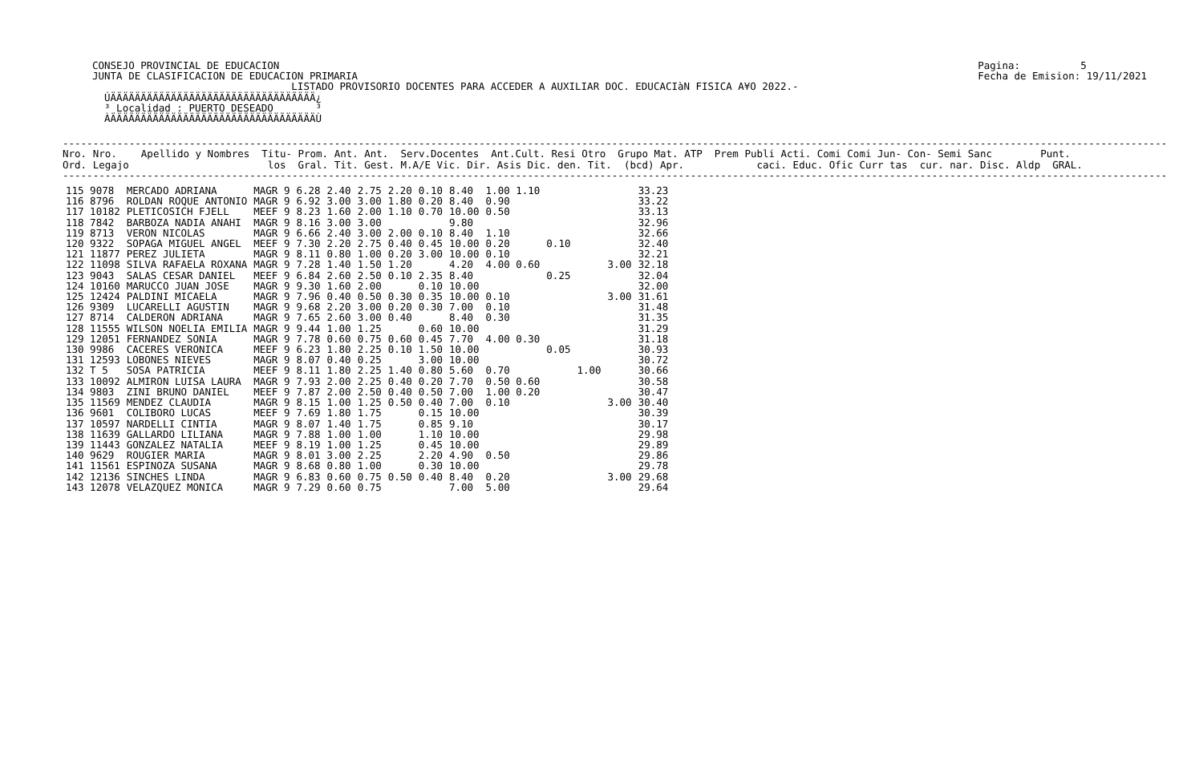CONSEJO PROVINCIAL DE EDUCACION
JUNTA DE CLASIFICACION DE EDUCACION PRIMARIA
Pagina:          5
Fecha de Emision: 19/11/2021
                                 LISTADO PROVISORIO DOCENTES PARA ACCEDER A AUXILIAR DOC. EDUCACIàN FISICA A¥O 2022.-
  ÚÄÄÄÄÄÄÄÄÄÄÄÄÄÄÄÄÄÄÄÄÄÄÄÄÄÄÄÄÄÄÄÄÄÄ¿
  ³ Localidad : PUERTO DESEADO       ³
  ÀÄÄÄÄÄÄÄÄÄÄÄÄÄÄÄÄÄÄÄÄÄÄÄÄÄÄÄÄÄÄÄÄÄÄÙ
---------------------------------------------------------------------------------------------------------------------------------------------------------------------------------------
Nro. Nro.    Apellido y Nombres  Titu- Prom. Ant. Ant.  Serv.Docentes  Ant.Cult. Resi Otro  Grupo Mat. ATP  Prem Publi Acti. Comi Comi Jun- Con- Semi Sanc        Punt.
Ord. Legajo                       los  Gral. Tit. Gest. M.A/E Vic. Dir. Asis Dic. den. Tit.  (bcd) Apr.            caci. Educ. Ofic Curr tas  cur. nar. Disc. Aldp  GRAL.
---------------------------------------------------------------------------------------------------------------------------------------------------------------------------------------
| 115 9078 | MERCADO ADRIANA | MAGR 9 | 6.28 | 2.40 | 2.75 | 2.20 | 0.10 | 8.40 | 1.00 1.10 | | | | 33.23 |
| 116 8796 | ROLDAN ROQUE ANTONIO | MAGR 9 | 6.92 | 3.00 | 3.00 | 1.80 | 0.20 | 8.40 | 0.90 | | | | 33.22 |
| 117 10182 | PLETICOSICH FJELL | MEEF 9 | 8.23 | 1.60 | 2.00 | 1.10 | 0.70 | 10.00 | 0.50 | | | | 33.13 |
| 118 7842 | BARBOZA NADIA ANAHI | MAGR 9 | 8.16 | 3.00 | 3.00 | | | 9.80 | | | | | 32.96 |
| 119 8713 | VERON NICOLAS | MAGR 9 | 6.66 | 2.40 | 3.00 | 2.00 | 0.10 | 8.40 | 1.10 | | | | 32.66 |
| 120 9322 | SOPAGA MIGUEL ANGEL | MEEF 9 | 7.30 | 2.20 | 2.75 | 0.40 | 0.45 | 10.00 | 0.20 | 0.10 | | | 32.40 |
| 121 11877 | PEREZ JULIETA | MAGR 9 | 8.11 | 0.80 | 1.00 | 0.20 | 3.00 | 10.00 | 0.10 | | | | 32.21 |
| 122 11098 | SILVA RAFAELA ROXANA | MAGR 9 | 7.28 | 1.40 | 1.50 | 1.20 | | 4.20 | 4.00 0.60 | | | 3.00 | 32.18 |
| 123 9043 | SALAS CESAR DANIEL | MEEF 9 | 6.84 | 2.60 | 2.50 | 0.10 | 2.35 | 8.40 | | 0.25 | | | 32.04 |
| 124 10160 | MARUCCO JUAN JOSE | MAGR 9 | 9.30 | 1.60 | 2.00 | | 0.10 | 10.00 | | | | | 32.00 |
| 125 12424 | PALDINI MICAELA | MAGR 9 | 7.96 | 0.40 | 0.50 | 0.30 | 0.35 | 10.00 | 0.10 | | | 3.00 | 31.61 |
| 126 9309 | LUCARELLI AGUSTIN | MAGR 9 | 9.68 | 2.20 | 3.00 | 0.20 | 0.30 | 7.00 | 0.10 | | | | 31.48 |
| 127 8714 | CALDERON ADRIANA | MAGR 9 | 7.65 | 2.60 | 3.00 | 0.40 | | 8.40 | 0.30 | | | | 31.35 |
| 128 11555 | WILSON NOELIA EMILIA | MAGR 9 | 9.44 | 1.00 | 1.25 | | 0.60 | 10.00 | | | | | 31.29 |
| 129 12051 | FERNANDEZ SONIA | MAGR 9 | 7.78 | 0.60 | 0.75 | 0.60 | 0.45 | 7.70 | 4.00 0.30 | | | | 31.18 |
| 130 9986 | CACERES VERONICA | MEEF 9 | 6.23 | 1.80 | 2.25 | 0.10 | 1.50 | 10.00 | | 0.05 | | | 30.93 |
| 131 12593 | LOBONES NIEVES | MAGR 9 | 8.07 | 0.40 | 0.25 | | 3.00 | 10.00 | | | | | 30.72 |
| 132 T 5 | SOSA PATRICIA | MEEF 9 | 8.11 | 1.80 | 2.25 | 1.40 | 0.80 | 5.60 | 0.70 | | 1.00 | | 30.66 |
| 133 10092 | ALMIRON LUISA LAURA | MAGR 9 | 7.93 | 2.00 | 2.25 | 0.40 | 0.20 | 7.70 | 0.50 0.60 | | | | 30.58 |
| 134 9803 | ZINI BRUNO DANIEL | MEEF 9 | 7.87 | 2.00 | 2.50 | 0.40 | 0.50 | 7.00 | 1.00 0.20 | | | | 30.47 |
| 135 11569 | MENDEZ CLAUDIA | MAGR 9 | 8.15 | 1.00 | 1.25 | 0.50 | 0.40 | 7.00 | 0.10 | | | 3.00 | 30.40 |
| 136 9601 | COLIBORO LUCAS | MEEF 9 | 7.69 | 1.80 | 1.75 | | 0.15 | 10.00 | | | | | 30.39 |
| 137 10597 | NARDELLI CINTIA | MAGR 9 | 8.07 | 1.40 | 1.75 | | 0.85 | 9.10 | | | | | 30.17 |
| 138 11639 | GALLARDO LILIANA | MAGR 9 | 7.88 | 1.00 | 1.00 | | 1.10 | 10.00 | | | | | 29.98 |
| 139 11443 | GONZALEZ NATALIA | MEEF 9 | 8.19 | 1.00 | 1.25 | | 0.45 | 10.00 | | | | | 29.89 |
| 140 9629 | ROUGIER MARIA | MAGR 9 | 8.01 | 3.00 | 2.25 | | 2.20 | 4.90 | 0.50 | | | | 29.86 |
| 141 11561 | ESPINOZA SUSANA | MAGR 9 | 8.68 | 0.80 | 1.00 | | 0.30 | 10.00 | | | | | 29.78 |
| 142 12136 | SINCHES LINDA | MAGR 9 | 6.83 | 0.60 | 0.75 | 0.50 | 0.40 | 8.40 | 0.20 | | | 3.00 | 29.68 |
| 143 12078 | VELAZQUEZ MONICA | MAGR 9 | 7.29 | 0.60 | 0.75 | | | 7.00 | 5.00 | | | | 29.64 |